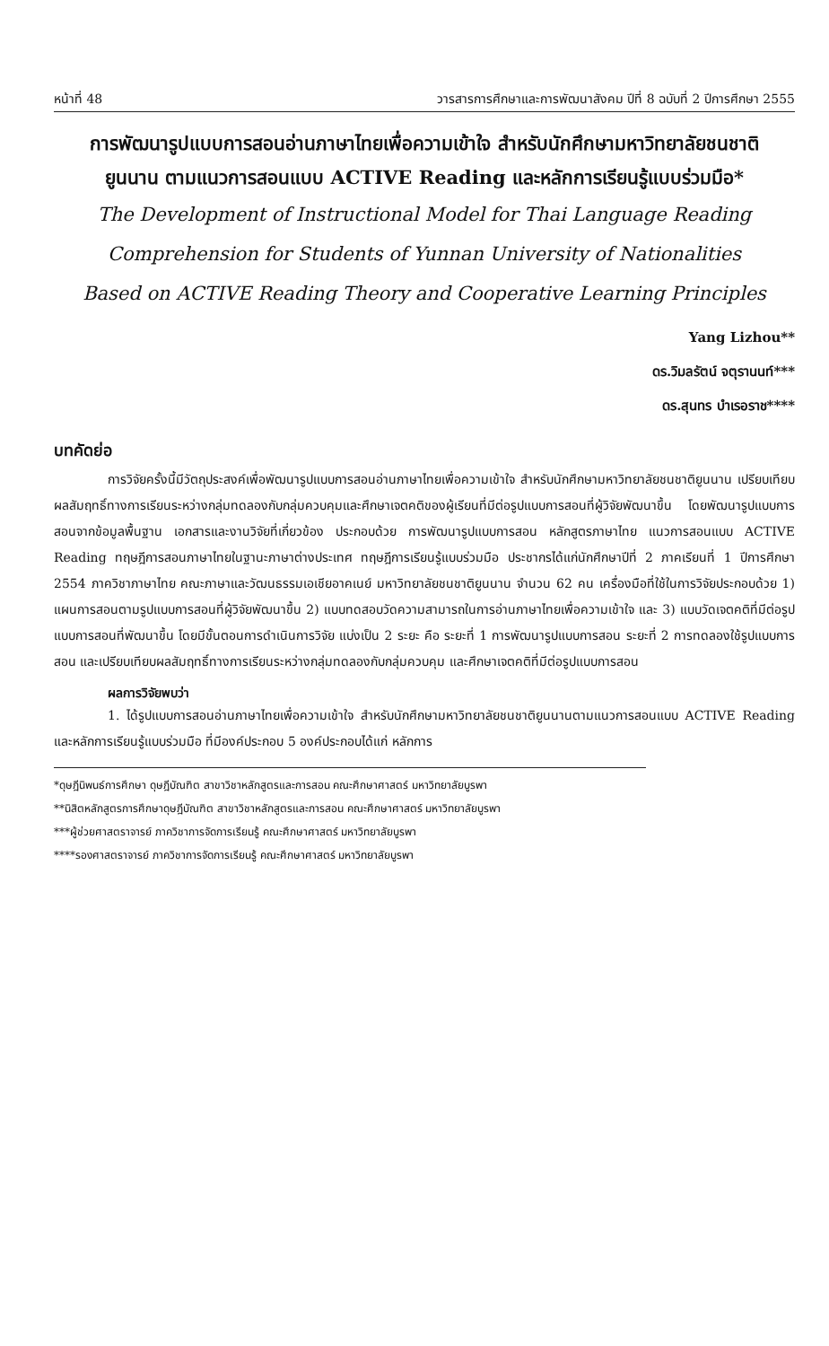หน้าที่ 48 วารสารการศึกษาและการพัฒนาสังคม ปีที่ 8 ฉบับที่ 2 ปีการศึกษา 2555
การพัฒนารูปแบบการสอนอ่านภาษาไทยเพื่อความเข้าใจ สำหรับนักศึกษามหาวิทยาลัยชนชาติ ยูนนาน ตามแนวการสอนแบบ ACTIVE Reading และหลักการเรียนรู้แบบร่วมมือ*
The Development of Instructional Model for Thai Language Reading Comprehension for Students of Yunnan University of Nationalities Based on ACTIVE Reading Theory and Cooperative Learning Principles
Yang Lizhou**
ดร.วิมลรัตน์ จตุรานนท์***
ดร.สุนทร บำเรอราช****
บทคัดย่อ
การวิจัยครั้งนี้มีวัตถุประสงค์เพื่อพัฒนารูปแบบการสอนอ่านภาษาไทยเพื่อความเข้าใจ สำหรับนักศึกษามหาวิทยาลัยชนชาติยูนนาน เปรียบเทียบผลสัมฤทธิ์ทางการเรียนระหว่างกลุ่มทดลองกับกลุ่มควบคุมและศึกษาเจตคติของผู้เรียนที่มีต่อรูปแบบการสอนที่ผู้วิจัยพัฒนาขึ้น โดยพัฒนารูปแบบการสอนจากข้อมูลพื้นฐาน เอกสารและงานวิจัยที่เกี่ยวข้อง ประกอบด้วย การพัฒนารูปแบบการสอน หลักสูตรภาษาไทย แนวการสอนแบบ ACTIVE Reading ทฤษฎีการสอนภาษาไทยในฐานะภาษาต่างประเทศ ทฤษฎีการเรียนรู้แบบร่วมมือ ประชากรได้แก่นักศึกษาปีที่ 2 ภาคเรียนที่ 1 ปีการศึกษา 2554 ภาควิชาภาษาไทย คณะภาษาและวัฒนธรรมเอเชียอาคเนย์ มหาวิทยาลัยชนชาติยูนนาน จำนวน 62 คน เครื่องมือที่ใช้ในการวิจัยประกอบด้วย 1) แผนการสอนตามรูปแบบการสอนที่ผู้วิจัยพัฒนาขึ้น 2) แบบทดสอบวัดความสามารถในการอ่านภาษาไทยเพื่อความเข้าใจ และ 3) แบบวัดเจตคติที่มีต่อรูปแบบการสอนที่พัฒนาขึ้น โดยมีขั้นตอนการดำเนินการวิจัย แบ่งเป็น 2 ระยะ คือ ระยะที่ 1 การพัฒนารูปแบบการสอน ระยะที่ 2 การทดลองใช้รูปแบบการสอน และเปรียบเทียบผลสัมฤทธิ์ทางการเรียนระหว่างกลุ่มทดลองกับกลุ่มควบคุม และศึกษาเจตคติที่มีต่อรูปแบบการสอน
ผลการวิจัยพบว่า
1. ได้รูปแบบการสอนอ่านภาษาไทยเพื่อความเข้าใจ สำหรับนักศึกษามหาวิทยาลัยชนชาติยูนนานตามแนวการสอนแบบ ACTIVE Reading และหลักการเรียนรู้แบบร่วมมือ ที่มีองค์ประกอบ 5 องค์ประกอบได้แก่ หลักการ
*ดุษฎีนิพนธ์การศึกษา ดุษฎีบัณฑิต สาขาวิชาหลักสูตรและการสอน คณะศึกษาศาสตร์ มหาวิทยาลัยบูรพา
**นิสิตหลักสูตรการศึกษาดุษฎีบัณฑิต สาขาวิชาหลักสูตรและการสอน คณะศึกษาศาสตร์ มหาวิทยาลัยบูรพา
***ผู้ช่วยศาสตราจารย์ ภาควิชาการจัดการเรียนรู้ คณะศึกษาศาสตร์ มหาวิทยาลัยบูรพา
****รองศาสตราจารย์ ภาควิชาการจัดการเรียนรู้ คณะศึกษาศาสตร์ มหาวิทยาลัยบูรพา